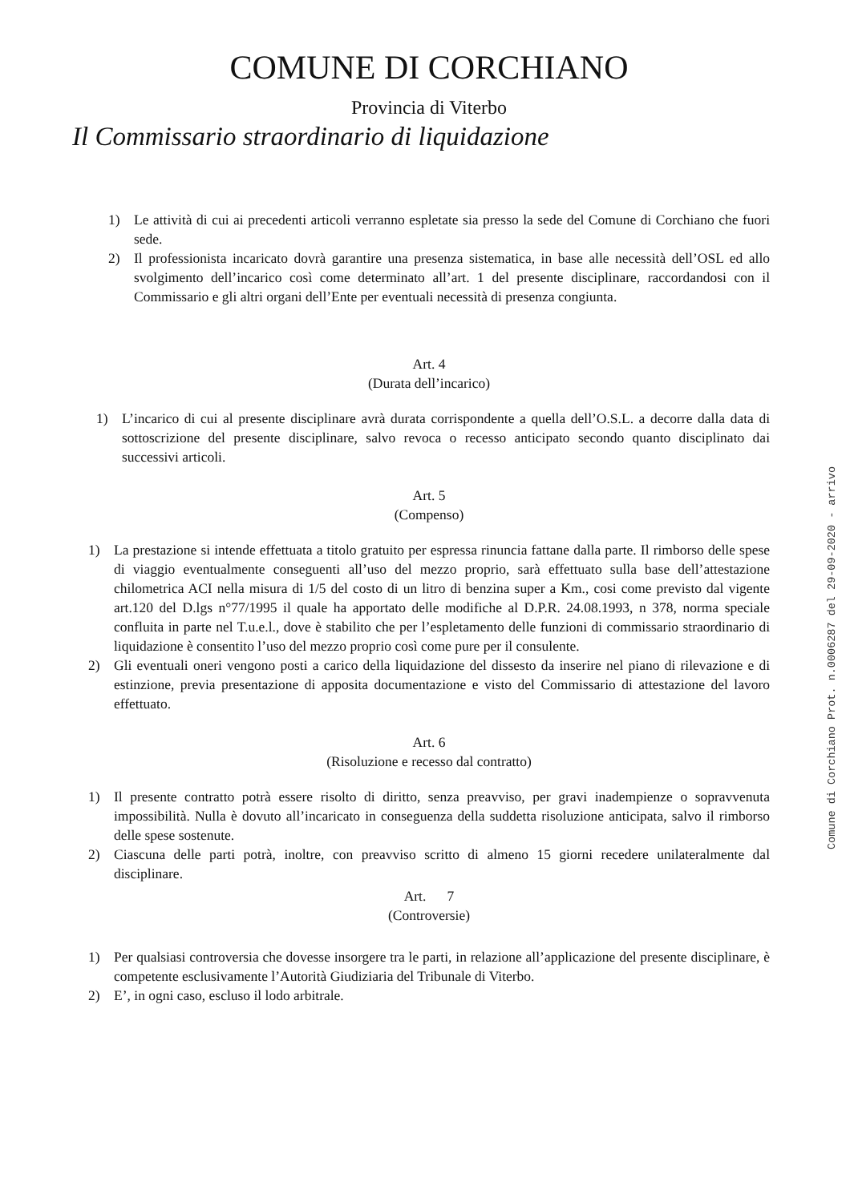COMUNE DI CORCHIANO
Provincia di Viterbo
Il Commissario straordinario di liquidazione
1) Le attività di cui ai precedenti articoli verranno espletate sia presso la sede del Comune di Corchiano che fuori sede.
2) Il professionista incaricato dovrà garantire una presenza sistematica, in base alle necessità dell’OSL ed allo svolgimento dell’incarico così come determinato all’art. 1 del presente disciplinare, raccordandosi con il Commissario e gli altri organi dell’Ente per eventuali necessità di presenza congiunta.
Art. 4
(Durata dell’incarico)
1) L’incarico di cui al presente disciplinare avrà durata corrispondente a quella dell’O.S.L. a decorre dalla data di sottoscrizione del presente disciplinare, salvo revoca o recesso anticipato secondo quanto disciplinato dai successivi articoli.
Art. 5
(Compenso)
1) La prestazione si intende effettuata a titolo gratuito per espressa rinuncia fattane dalla parte. Il rimborso delle spese di viaggio eventualmente conseguenti all’uso del mezzo proprio, sarà effettuato sulla base dell’attestazione chilometrica ACI nella misura di 1/5 del costo di un litro di benzina super a Km., cosi come previsto dal vigente art.120 del D.lgs n°77/1995 il quale ha apportato delle modifiche al D.P.R. 24.08.1993, n 378, norma speciale confluita in parte nel T.u.e.l., dove è stabilito che per l’espletamento delle funzioni di commissario straordinario di liquidazione è consentito l’uso del mezzo proprio così come pure per il consulente.
2) Gli eventuali oneri vengono posti a carico della liquidazione del dissesto da inserire nel piano di rilevazione e di estinzione, previa presentazione di apposita documentazione e visto del Commissario di attestazione del lavoro effettuato.
Art. 6
(Risoluzione e recesso dal contratto)
1) Il presente contratto potrà essere risolto di diritto, senza preavviso, per gravi inadempienze o sopravvenuta impossibilità. Nulla è dovuto all’incaricato in conseguenza della suddetta risoluzione anticipata, salvo il rimborso delle spese sostenute.
2) Ciascuna delle parti potrà, inoltre, con preavviso scritto di almeno 15 giorni recedere unilateralmente dal disciplinare.
Art. 7
(Controversie)
1) Per qualsiasi controversia che dovesse insorgere tra le parti, in relazione all’applicazione del presente disciplinare, è competente esclusivamente l’Autorità Giudiziaria del Tribunale di Viterbo.
2) E’, in ogni caso, escluso il lodo arbitrale.
Comune di Corchiano Prot. n.0006287 del 29-09-2020 - arrivo